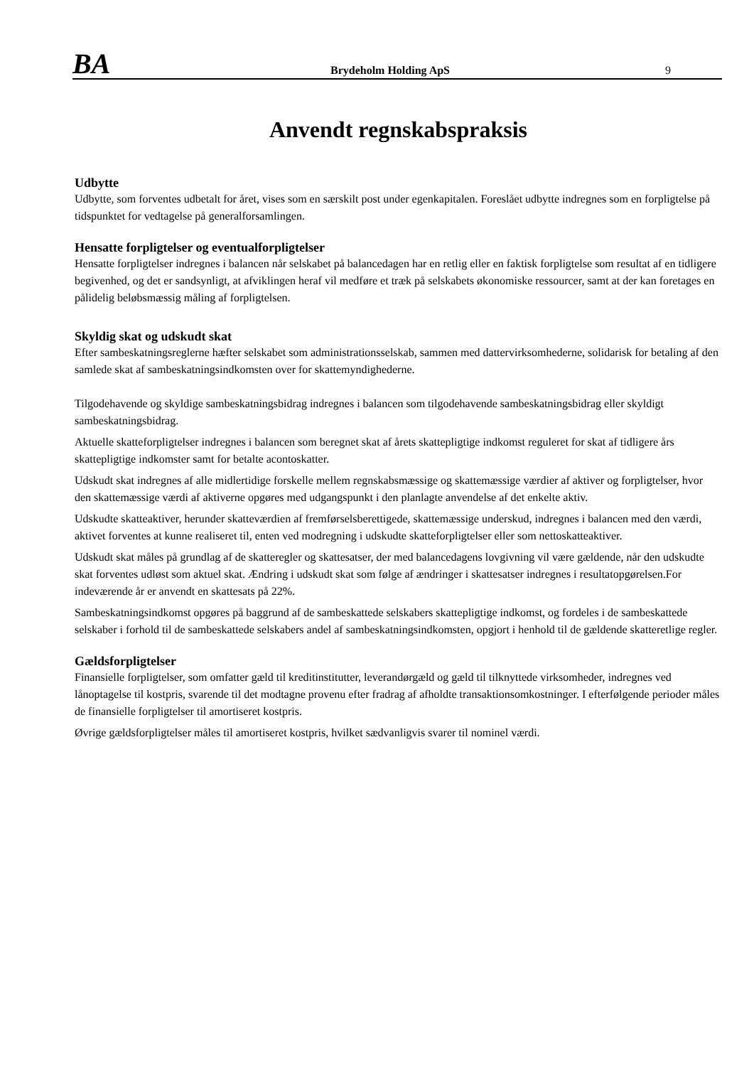BA
Brydeholm Holding ApS
9
Anvendt regnskabspraksis
Udbytte
Udbytte, som forventes udbetalt for året, vises som en særskilt post under egenkapitalen. Foreslået udbytte indregnes som en forpligtelse på tidspunktet for vedtagelse på generalforsamlingen.
Hensatte forpligtelser og eventualforpligtelser
Hensatte forpligtelser indregnes i balancen når selskabet på balancedagen har en retlig eller en faktisk forpligtelse som resultat af en tidligere begivenhed, og det er sandsynligt, at afviklingen heraf vil medføre et træk på selskabets økonomiske ressourcer, samt at der kan foretages en pålidelig beløbsmæssig måling af forpligtelsen.
Skyldig skat og udskudt skat
Efter sambeskatningsreglerne hæfter selskabet som administrationsselskab, sammen med dattervirksomhederne, solidarisk for betaling af den samlede skat af sambeskatningsindkomsten over for skattemyndighederne.
Tilgodehavende og skyldige sambeskatningsbidrag indregnes i balancen som tilgodehavende sambeskatningsbidrag eller skyldigt sambeskatningsbidrag.
Aktuelle skatteforpligtelser indregnes i balancen som beregnet skat af årets skattepligtige indkomst reguleret for skat af tidligere års skattepligtige indkomster samt for betalte acontoskatter.
Udskudt skat indregnes af alle midlertidige forskelle mellem regnskabsmæssige og skattemæssige værdier af aktiver og forpligtelser, hvor den skattemæssige værdi af aktiverne opgøres med udgangspunkt i den planlagte anvendelse af det enkelte aktiv.
Udskudte skatteaktiver, herunder skatteværdien af fremførselsberettigede, skattemæssige underskud, indregnes i balancen med den værdi, aktivet forventes at kunne realiseret til, enten ved modregning i udskudte skatteforpligtelser eller som nettoskatteaktiver.
Udskudt skat måles på grundlag af de skatteregler og skattesatser, der med balancedagens lovgivning vil være gældende, når den udskudte skat forventes udløst som aktuel skat. Ændring i udskudt skat som følge af ændringer i skattesatser indregnes i resultatopgørelsen.For indeværende år er anvendt en skattesats på 22%.
Sambeskatningsindkomst opgøres på baggrund af de sambeskattede selskabers skattepligtige indkomst, og fordeles i de sambeskattede selskaber i forhold til de sambeskattede selskabers andel af sambeskatningsindkomsten, opgjort i henhold til de gældende skatteretlige regler.
Gældsforpligtelser
Finansielle forpligtelser, som omfatter gæld til kreditinstitutter, leverandørgæld og gæld til tilknyttede virksomheder, indregnes ved lånoptagelse til kostpris, svarende til det modtagne provenu efter fradrag af afholdte transaktionsomkostninger. I efterfølgende perioder måles de finansielle forpligtelser til amortiseret kostpris.
Øvrige gældsforpligtelser måles til amortiseret kostpris, hvilket sædvanligvis svarer til nominel værdi.